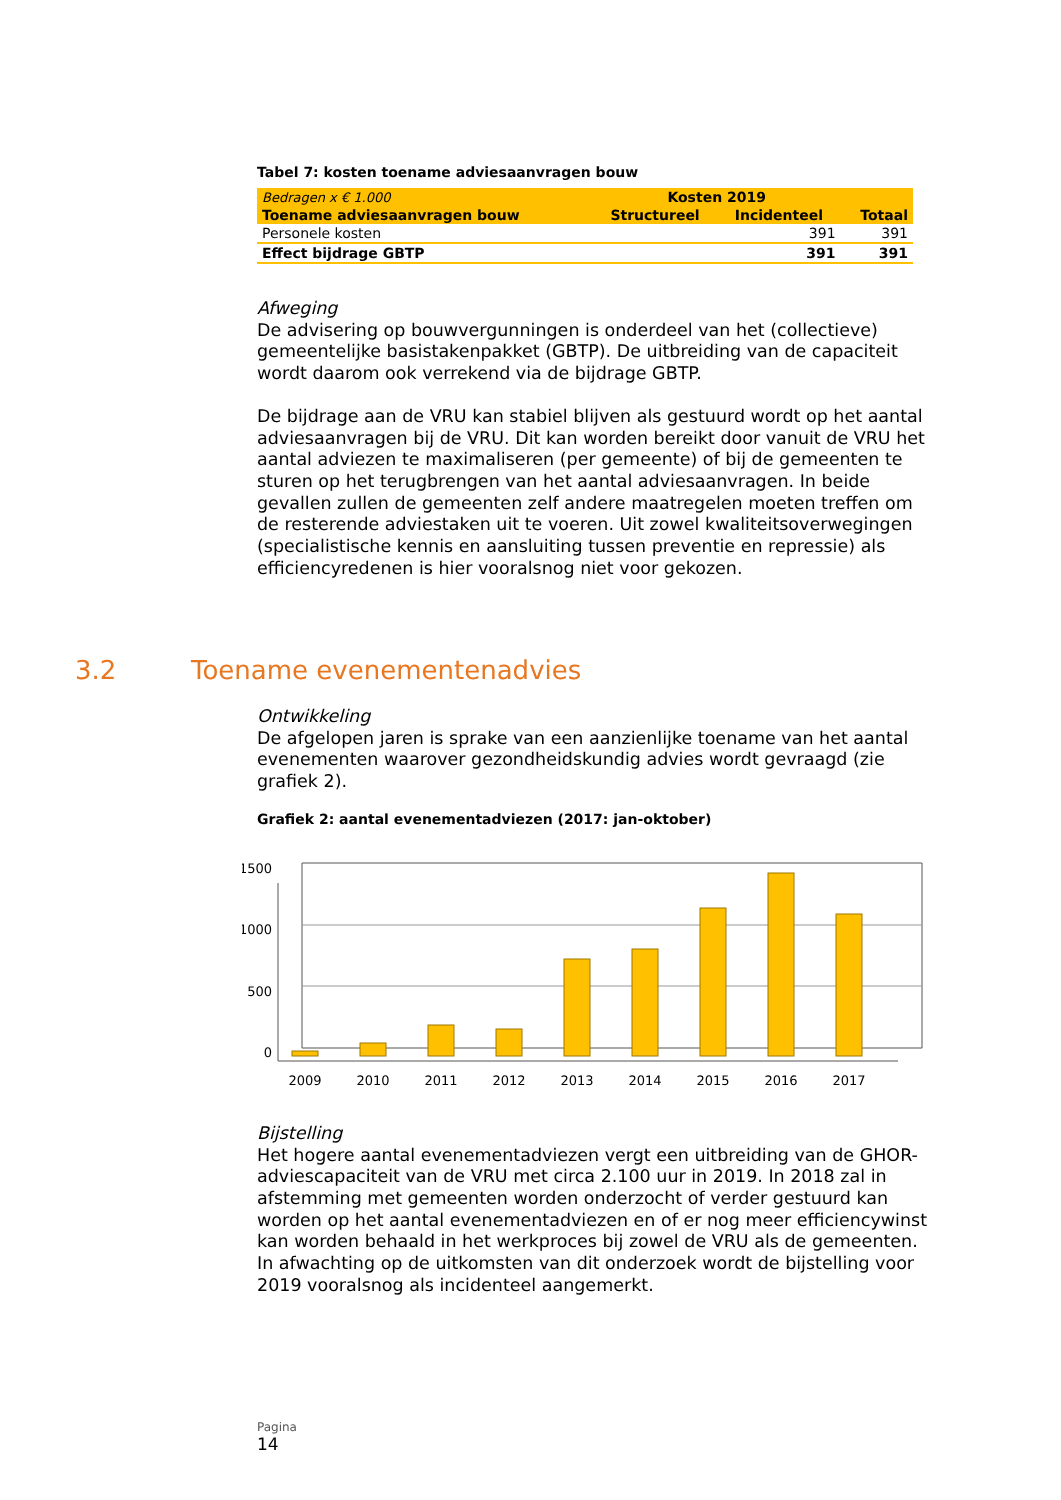Tabel 7: kosten toename adviesaanvragen bouw
| Bedragen x € 1.000 | Kosten 2019 | | |
| Toename adviesaanvragen bouw | Structureel | Incidenteel | Totaal |
| Personele kosten | | 391 | 391 |
| Effect bijdrage GBTP | | 391 | 391 |
Afweging
De advisering op bouwvergunningen is onderdeel van het (collectieve) gemeentelijke basistakenpakket (GBTP). De uitbreiding van de capaciteit wordt daarom ook verrekend via de bijdrage GBTP.
De bijdrage aan de VRU kan stabiel blijven als gestuurd wordt op het aantal adviesaanvragen bij de VRU. Dit kan worden bereikt door vanuit de VRU het aantal adviezen te maximaliseren (per gemeente) of bij de gemeenten te sturen op het terugbrengen van het aantal adviesaanvragen. In beide gevallen zullen de gemeenten zelf andere maatregelen moeten treffen om de resterende adviestaken uit te voeren. Uit zowel kwaliteitsoverwegingen (specialistische kennis en aansluiting tussen preventie en repressie) als efficiencyredenen is hier vooralsnog niet voor gekozen.
3.2 Toename evenementenadvies
Ontwikkeling
De afgelopen jaren is sprake van een aanzienlijke toename van het aantal evenementen waarover gezondheidskundig advies wordt gevraagd (zie grafiek 2).
Grafiek 2: aantal evenementadviezen (2017: jan-oktober)
1500
1000
500
0
2009
2010
2011
2012
2013
2014
2015
2016
2017
Bijstelling
Het hogere aantal evenementadviezen vergt een uitbreiding van de GHOR-adviescapaciteit van de VRU met circa 2.100 uur in 2019. In 2018 zal in afstemming met gemeenten worden onderzocht of verder gestuurd kan worden op het aantal evenementadviezen en of er nog meer efficiencywinst kan worden behaald in het werkproces bij zowel de VRU als de gemeenten. In afwachting op de uitkomsten van dit onderzoek wordt de bijstelling voor 2019 vooralsnog als incidenteel aangemerkt.
Pagina
14